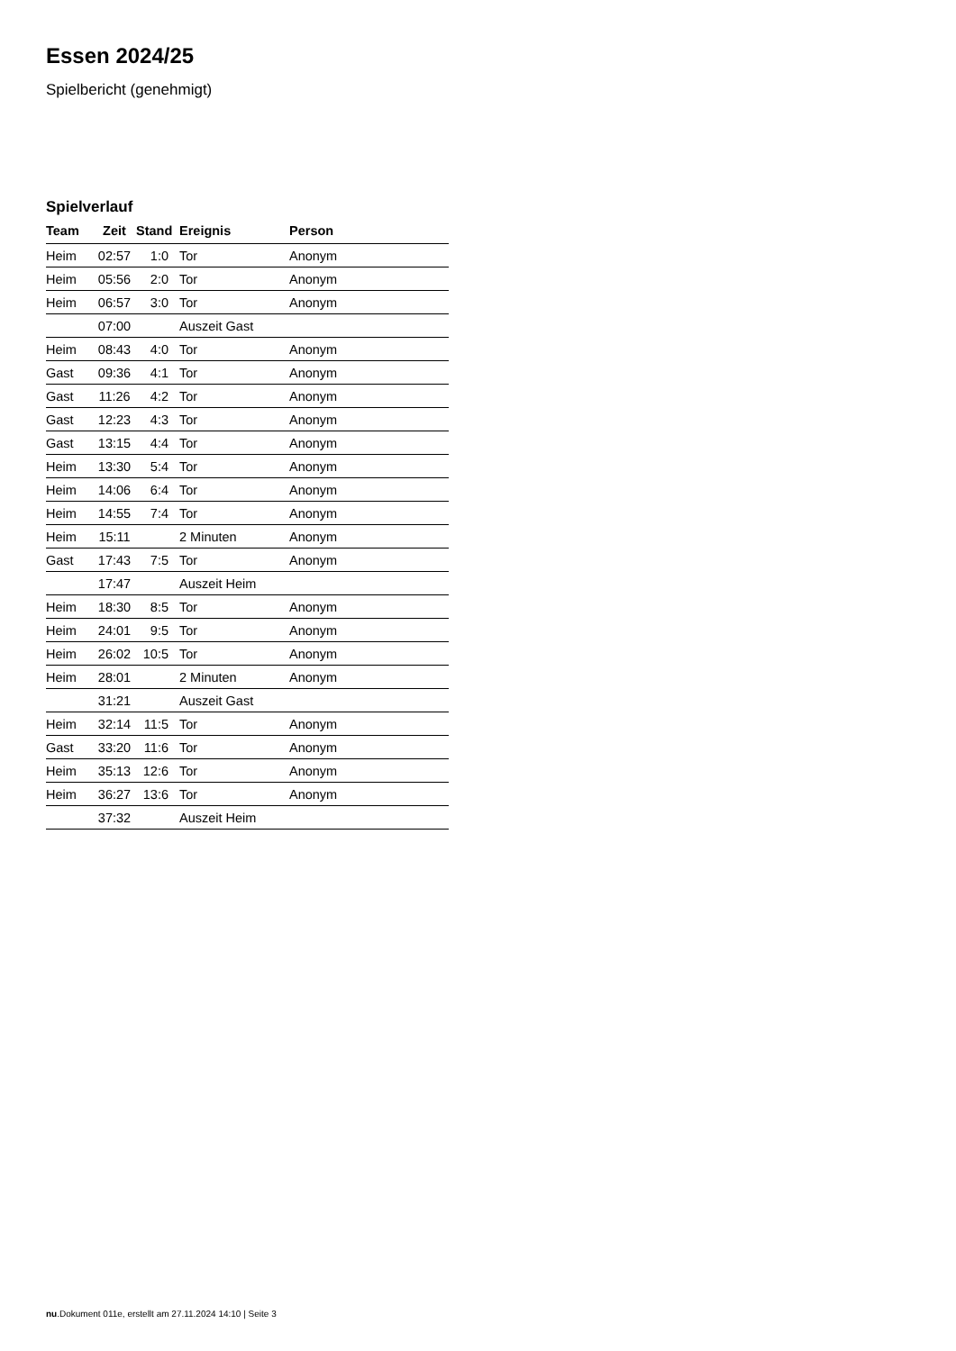Essen 2024/25
Spielbericht (genehmigt)
Spielverlauf
| Team | Zeit | Stand | Ereignis | Person |
| --- | --- | --- | --- | --- |
| Heim | 02:57 | 1:0 | Tor | Anonym |
| Heim | 05:56 | 2:0 | Tor | Anonym |
| Heim | 06:57 | 3:0 | Tor | Anonym |
| | 07:00 | | Auszeit Gast | |
| Heim | 08:43 | 4:0 | Tor | Anonym |
| Gast | 09:36 | 4:1 | Tor | Anonym |
| Gast | 11:26 | 4:2 | Tor | Anonym |
| Gast | 12:23 | 4:3 | Tor | Anonym |
| Gast | 13:15 | 4:4 | Tor | Anonym |
| Heim | 13:30 | 5:4 | Tor | Anonym |
| Heim | 14:06 | 6:4 | Tor | Anonym |
| Heim | 14:55 | 7:4 | Tor | Anonym |
| Heim | 15:11 | | 2 Minuten | Anonym |
| Gast | 17:43 | 7:5 | Tor | Anonym |
| | 17:47 | | Auszeit Heim | |
| Heim | 18:30 | 8:5 | Tor | Anonym |
| Heim | 24:01 | 9:5 | Tor | Anonym |
| Heim | 26:02 | 10:5 | Tor | Anonym |
| Heim | 28:01 | | 2 Minuten | Anonym |
| | 31:21 | | Auszeit Gast | |
| Heim | 32:14 | 11:5 | Tor | Anonym |
| Gast | 33:20 | 11:6 | Tor | Anonym |
| Heim | 35:13 | 12:6 | Tor | Anonym |
| Heim | 36:27 | 13:6 | Tor | Anonym |
| | 37:32 | | Auszeit Heim | |
nu.Dokument 011e, erstellt am 27.11.2024 14:10 | Seite 3